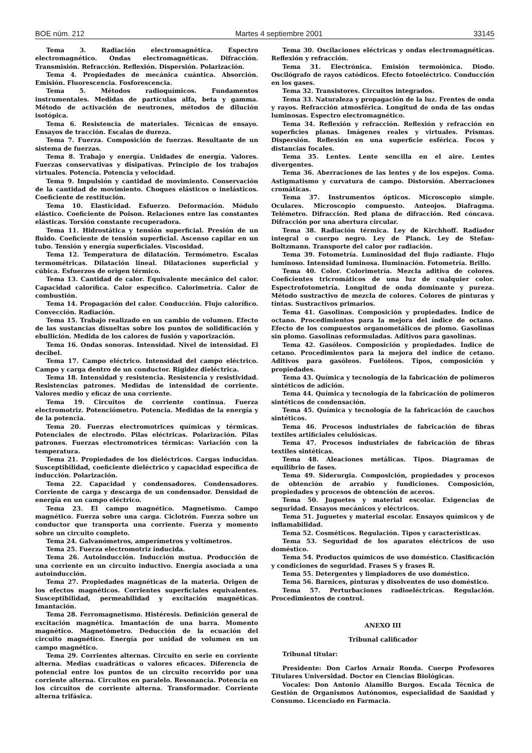BOE núm. 212 Martes 4 septiembre 2001 33145
Tema 3. Radiación electromagnética. Espectro electromagnético. Ondas electromagnéticas. Difracción. Transmisión. Refracción. Reflexión. Dispersión. Polarización.
Tema 4. Propiedades de mecánica cuántica. Absorción. Emisión. Fluorescencia. Fosforescencia.
Tema 5. Métodos radioquímicos. Fundamentos instrumentales. Medidas de partículas alfa, beta y gamma. Método de activación de neutrones, métodos de dilución isotópica.
Tema 6. Resistencia de materiales. Técnicas de ensayo. Ensayos de tracción. Escalas de dureza.
Tema 7. Fuerza. Composición de fuerzas. Resultante de un sistema de fuerzas.
Tema 8. Trabajo y energía. Unidades de energía. Valores. Fuerzas conservativas y disipativas. Principio de los trabajos virtuales. Potencia. Potencia y velocidad.
Tema 9. Impulsión y cantidad de movimiento. Conservación de la cantidad de movimiento. Choques elásticos o inelásticos. Coeficiente de restitución.
Tema 10. Elasticidad. Esfuerzo. Deformación. Módulo elástico. Coeficiente de Poison. Relaciones entre las constantes elásticas. Torsión constante recuperadora.
Tema 11. Hidrostática y tensión superficial. Presión de un fluido. Coeficiente de tensión superficial. Ascenso capilar en un tubo. Tensión y energía superficiales. Viscosidad.
Tema 12. Temperatura de dilatación. Termómetro. Escalas termométricas. Dilatación lineal. Dilataciones superficial y cúbica. Esfuerzos de origen térmico.
Tema 13. Cantidad de calor. Equivalente mecánico del calor. Capacidad calorífica. Calor específico. Calorimetría. Calor de combustión.
Tema 14. Propagación del calor. Conducción. Flujo calorífico. Convección. Radiación.
Tema 15. Trabajo realizado en un cambio de volumen. Efecto de las sustancias disueltas sobre los puntos de solidificación y ebullición. Medida de los calores de fusión y vaporización.
Tema 16. Ondas sonoras. Intensidad. Nivel de intensidad. El decibel.
Tema 17. Campo eléctrico. Intensidad del campo eléctrico. Campo y carga dentro de un conductor. Rigidez dieléctrica.
Tema 18. Intensidad y resistencia. Resistencia y resistividad. Resistencias patrones. Medidas de intensidad de corriente. Valores medio y eficaz de una corriente.
Tema 19. Circuitos de corriente continua. Fuerza electromotriz. Potenciómetro. Potencia. Medidas de la energía y de la potencia.
Tema 20. Fuerzas electromotrices químicas y térmicas. Potenciales de electrodo. Pilas eléctricas. Polarización. Pilas patrones. Fuerzas electromotrices térmicas: Variación con la temperatura.
Tema 21. Propiedades de los dieléctricos. Cargas inducidas. Susceptibilidad, coeficiente dieléctrico y capacidad específica de inducción. Polarización.
Tema 22. Capacidad y condensadores. Condensadores. Corriente de carga y descarga de un condensador. Densidad de energía en un campo eléctrico.
Tema 23. El campo magnético. Magnetismo. Campo magnético. Fuerza sobre una carga. Ciclotrón. Fuerza sobre un conductor que transporta una corriente. Fuerza y momento sobre un circuito completo.
Tema 24. Galvanómetros, amperímetros y voltímetros.
Tema 25. Fuerza electromotriz inducida.
Tema 26. Autoinducción. Inducción mutua. Producción de una corriente en un circuito inductivo. Energía asociada a una autoinducción.
Tema 27. Propiedades magnéticas de la materia. Origen de los efectos magnéticos. Corrientes superficiales equivalentes. Susceptibilidad, permeabilidad y excitación magnéticas. Imantación.
Tema 28. Ferromagnetismo. Histéresis. Definición general de excitación magnética. Imantación de una barra. Momento magnético. Magnetómetro. Deducción de la ecuación del circuito magnético. Energía por unidad de volumen en un campo magnético.
Tema 29. Corrientes alternas. Circuito en serie en corriente alterna. Medias cuadráticas o valores eficaces. Diferencia de potencial entre los puntos de un circuito recorrido por una corriente alterna. Circuitos en paralelo. Resonancia. Potencia en los circuitos de corriente alterna. Transformador. Corriente alterna trifásica.
Tema 30. Oscilaciones eléctricas y ondas electromagnéticas. Reflexión y refracción.
Tema 31. Electrónica. Emisión termoiónica. Diodo. Oscilógrafo de rayos catódicos. Efecto fotoeléctrico. Conducción en los gases.
Tema 32. Transistores. Circuitos integrados.
Tema 33. Naturaleza y propagación de la luz. Frentes de onda y rayos. Refracción atmosférica. Longitud de onda de las ondas luminosas. Espectro electromagnético.
Tema 34. Reflexión y refracción. Reflexión y refracción en superficies planas. Imágenes reales y virtuales. Prismas. Dispersión. Reflexión en una superficie esférica. Focos y distancias focales.
Tema 35. Lentes. Lente sencilla en el aire. Lentes divergentes.
Tema 36. Aberraciones de las lentes y de los espejos. Coma. Astigmatismo y curvatura de campo. Distorsión. Aberraciones cromáticas.
Tema 37. Instrumentos ópticos. Microscopio simple. Oculares. Microscopio compuesto. Anteojos. Diafragma. Telémetro. Difracción. Red plana de difracción. Red cóncava. Difracción por una abertura circular.
Tema 38. Radiación térmica. Ley de Kirchhoff. Radiador integral o cuerpo negro. Ley de Planck. Ley de Stefan-Boltzmann. Transporte del calor por radiación.
Tema 39. Fotometría. Luminosidad del flujo radiante. Flujo luminoso. Intensidad luminosa. Iluminación. Fotometría. Brillo.
Tema 40. Color. Colorimetría. Mezcla aditiva de colores. Coeficientes tricromáticos de una luz de cualquier color. Espectrofotometría. Longitud de onda dominante y pureza. Método sustractivo de mezcla de colores. Colores de pinturas y tintas. Sustractivos primarios.
Tema 41. Gasolinas. Composición y propiedades. Índice de octano. Procedimientos para la mejora del índice de octano. Efecto de los compuestos organometálicos de plomo. Gasolinas sin plomo. Gasolinas reformuladas. Aditivos para gasolinas.
Tema 42. Gasóleos. Composición y propiedades. Índice de cetano. Procedimientos para la mejora del índice de cetano. Aditivos para gasóleos. Fuelóleos. Tipos, composición y propiedades.
Tema 43. Química y tecnología de la fabricación de polímeros sintéticos de adición.
Tema 44. Química y tecnología de la fabricación de polímeros sintéticos de condensación.
Tema 45. Química y tecnología de la fabricación de cauchos sintéticos.
Tema 46. Procesos industriales de fabricación de fibras textiles artificiales celulósicas.
Tema 47. Procesos industriales de fabricación de fibras textiles sintéticas.
Tema 48. Aleaciones metálicas. Tipos. Diagramas de equilibrio de fases.
Tema 49. Siderurgia. Composición, propiedades y procesos de obtención de arrabio y fundiciones. Composición, propiedades y procesos de obtención de aceros.
Tema 50. Juguetes y material escolar. Exigencias de seguridad. Ensayos mecánicos y eléctricos.
Tema 51. Juguetes y material escolar. Ensayos químicos y de inflamabilidad.
Tema 52. Cosméticos. Regulación. Tipos y características.
Tema 53. Seguridad de los aparatos eléctricos de uso doméstico.
Tema 54. Productos químicos de uso doméstico. Clasificación y condiciones de seguridad. Frases S y frases R.
Tema 55. Detergentes y limpiadores de uso doméstico.
Tema 56. Barnices, pinturas y disolventes de uso doméstico.
Tema 57. Perturbaciones radioeléctricas. Regulación. Procedimientos de control.
ANEXO III
Tribunal calificador
Tribunal titular:
Presidente: Don Carlos Arnaiz Ronda. Cuerpo Profesores Titulares Universidad. Doctor en Ciencias Biológicas.
Vocales: Don Antonio Alamillo Burgos. Escala Técnica de Gestión de Organismos Autónomos, especialidad de Sanidad y Consumo. Licenciado en Farmacia.